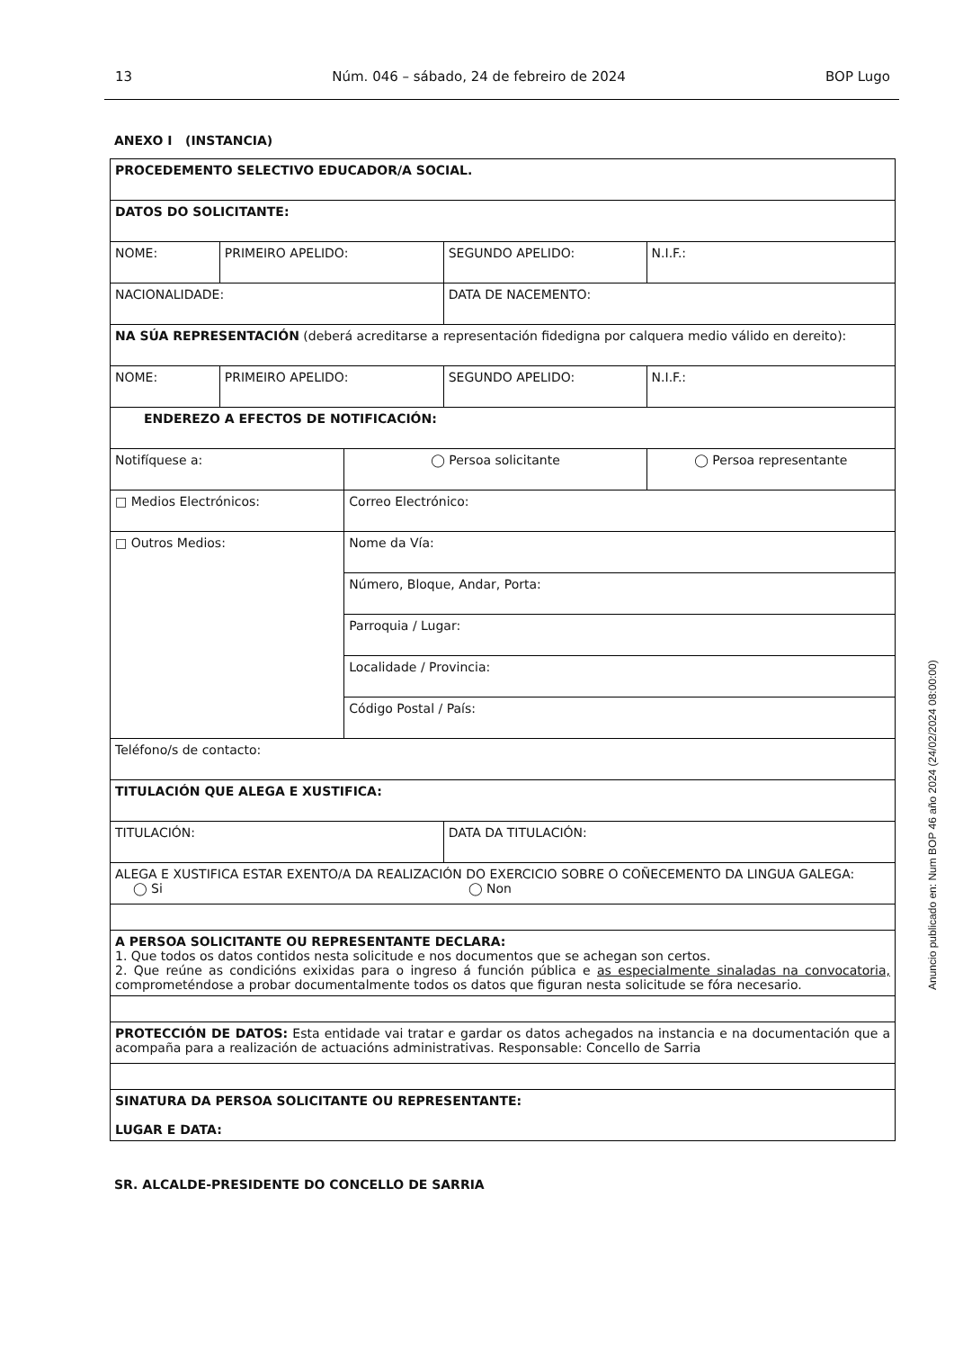13 Núm. 046 – sábado, 24 de febreiro de 2024 BOP Lugo
ANEXO I (INSTANCIA)
| PROCEDEMENTO SELECTIVO EDUCADOR/A SOCIAL. | | | | |
| DATOS DO SOLICITANTE: | | | | |
| NOME: | PRIMEIRO APELIDO: | | SEGUNDO APELIDO: | N.I.F.: |
| NACIONALIDADE: | | | DATA DE NACEMENTO: | |
| NA SÚA REPRESENTACIÓN (deberá acreditarse a representación fidedigna por calquera medio válido en dereito): | | | | |
| NOME: | PRIMEIRO APELIDO: | | SEGUNDO APELIDO: | N.I.F.: |
| ENDEREZO A EFECTOS DE NOTIFICACIÓN: | | | | |
| Notifíquese a: | | ◯ Persoa solicitante | | ◯ Persoa representante |
| □ Medios Electrónicos: | | Correo Electrónico: | | |
| □ Outros Medios: | | Nome da Vía: | | |
| | | Número, Bloque, Andar, Porta: | | |
| | | Parroquia / Lugar: | | |
| | | Localidade / Provincia: | | |
| | | Código Postal / País: | | |
| Teléfono/s de contacto: | | | | |
| TITULACIÓN QUE ALEGA E XUSTIFICA: | | | | |
| TITULACIÓN: | | | DATA DA TITULACIÓN: | |
| ALEGA E XUSTIFICA ESTAR EXENTO/A DA REALIZACIÓN DO EXERCICIO SOBRE O COÑECEMENTO DA LINGUA GALEGA: ◯ Si ◯ Non | | | | |
| A PERSOA SOLICITANTE OU REPRESENTANTE DECLARA: 1. Que todos os datos contidos nesta solicitude e nos documentos que se achegan son certos. 2. Que reúne as condicións exixidas para o ingreso á función pública e as especialmente sinaladas na convocatoria, comprometéndose a probar documentalmente todos os datos que figuran nesta solicitude se fóra necesario. | | | | |
| PROTECCIÓN DE DATOS: Esta entidade vai tratar e gardar os datos achegados na instancia e na documentación que a acompaña para a realización de actuacións administrativas. Responsable: Concello de Sarria | | | | |
| SINATURA DA PERSOA SOLICITANTE OU REPRESENTANTE: LUGAR E DATA: | | | | |
SR. ALCALDE-PRESIDENTE DO CONCELLO DE SARRIA
Anuncio publicado en: Num BOP 46 año 2024 (24/02/2024 08:00:00)